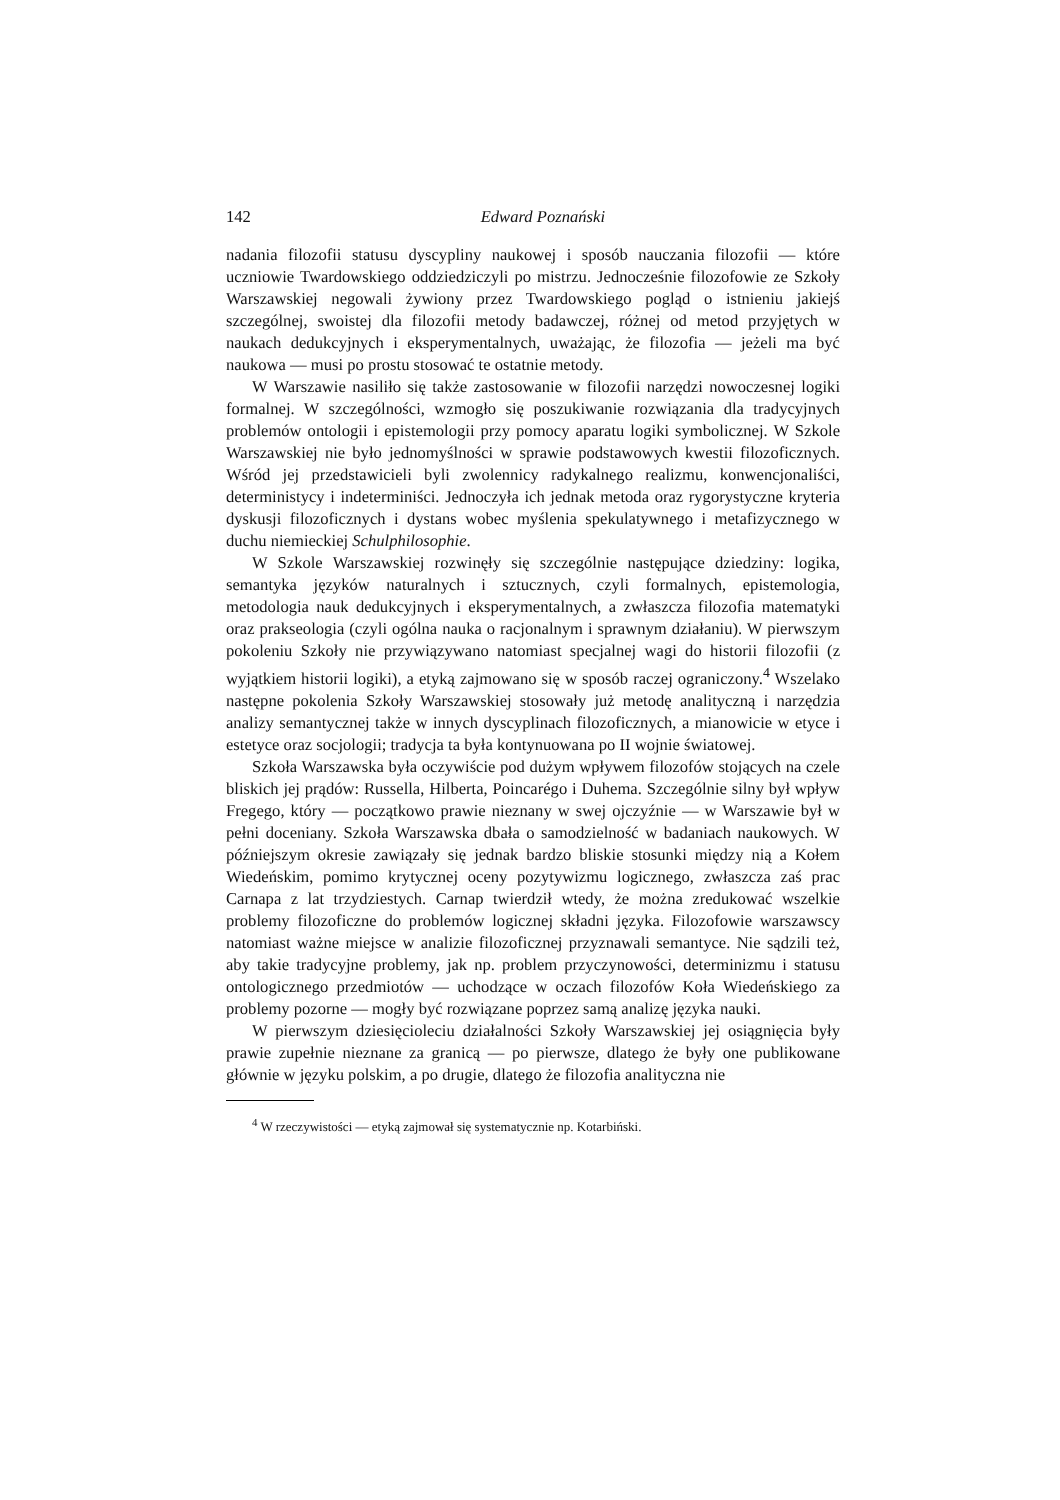142 Edward Poznański
nadania filozofii statusu dyscypliny naukowej i sposób nauczania filozofii — które uczniowie Twardowskiego oddziedziczyli po mistrzu. Jednocześnie filozofowie ze Szkoły Warszawskiej negowali żywiony przez Twardowskiego pogląd o istnieniu jakiejś szczególnej, swoistej dla filozofii metody badawczej, różnej od metod przyjętych w naukach dedukcyjnych i eksperymentalnych, uważając, że filozofia — jeżeli ma być naukowa — musi po prostu stosować te ostatnie metody.
W Warszawie nasiliło się także zastosowanie w filozofii narzędzi nowoczesnej logiki formalnej. W szczególności, wzmogło się poszukiwanie rozwiązania dla tradycyjnych problemów ontologii i epistemologii przy pomocy aparatu logiki symbolicznej. W Szkole Warszawskiej nie było jednomyślności w sprawie podstawowych kwestii filozoficznych. Wśród jej przedstawicieli byli zwolennicy radykalnego realizmu, konwencjonaliści, deterministycy i indeterminiści. Jednoczyła ich jednak metoda oraz rygorystyczne kryteria dyskusji filozoficznych i dystans wobec myślenia spekulatywnego i metafizycznego w duchu niemieckiej Schulphilosophie.
W Szkole Warszawskiej rozwinęły się szczególnie następujące dziedziny: logika, semantyka języków naturalnych i sztucznych, czyli formalnych, epistemologia, metodologia nauk dedukcyjnych i eksperymentalnych, a zwłaszcza filozofia matematyki oraz prakseologia (czyli ogólna nauka o racjonalnym i sprawnym działaniu). W pierwszym pokoleniu Szkoły nie przywiązywano natomiast specjalnej wagi do historii filozofii (z wyjątkiem historii logiki), a etyką zajmowano się w sposób raczej ograniczony.<sup>4</sup> Wszelako następne pokolenia Szkoły Warszawskiej stosowały już metodę analityczną i narzędzia analizy semantycznej także w innych dyscyplinach filozoficznych, a mianowicie w etyce i estetyce oraz socjologii; tradycja ta była kontynuowana po II wojnie światowej.
Szkoła Warszawska była oczywiście pod dużym wpływem filozofów stojących na czele bliskich jej prądów: Russella, Hilberta, Poincarégo i Duhema. Szczególnie silny był wpływ Fregego, który — początkowo prawie nieznany w swej ojczyźnie — w Warszawie był w pełni doceniany. Szkoła Warszawska dbała o samodzielność w badaniach naukowych. W późniejszym okresie zawiązały się jednak bardzo bliskie stosunki między nią a Kołem Wiedeńskim, pomimo krytycznej oceny pozytywizmu logicznego, zwłaszcza zaś prac Carnapa z lat trzydziestych. Carnap twierdził wtedy, że można zredukować wszelkie problemy filozoficzne do problemów logicznej składni języka. Filozofowie warszawscy natomiast ważne miejsce w analizie filozoficznej przyznawali semantyce. Nie sądzili też, aby takie tradycyjne problemy, jak np. problem przyczynowości, determinizmu i statusu ontologicznego przedmiotów — uchodzące w oczach filozofów Koła Wiedeńskiego za problemy pozorne — mogły być rozwiązane poprzez samą analizę języka nauki.
W pierwszym dziesięcioleciu działalności Szkoły Warszawskiej jej osiągnięcia były prawie zupełnie nieznane za granicą — po pierwsze, dlatego że były one publikowane głównie w języku polskim, a po drugie, dlatego że filozofia analityczna nie
<sup>4</sup> W rzeczywistości — etyką zajmował się systematycznie np. Kotarbiński.